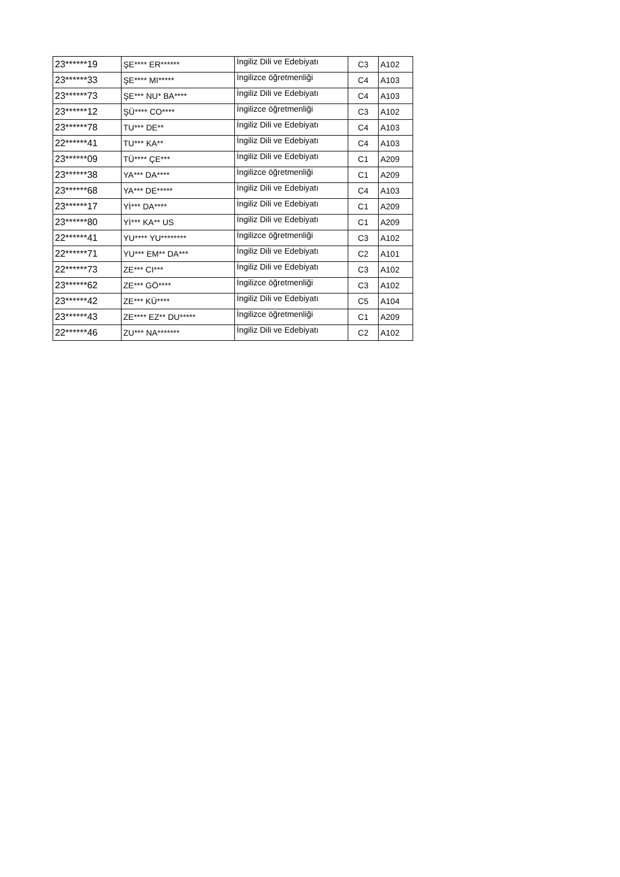| 23******19 | ŞE**** ER****** | İngiliz Dili ve Edebiyatı | C3 | A102 |
| 23******33 | ŞE**** MI***** | İngilizce öğretmenliği | C4 | A103 |
| 23******73 | ŞE*** NU* BA**** | İngiliz Dili ve Edebiyatı | C4 | A103 |
| 23******12 | ŞÜ**** CO**** | İngilizce öğretmenliği | C3 | A102 |
| 23******78 | TU*** DE** | İngiliz Dili ve Edebiyatı | C4 | A103 |
| 22******41 | TU*** KA** | İngiliz Dili ve Edebiyatı | C4 | A103 |
| 23******09 | TÜ**** ÇE*** | İngiliz Dili ve Edebiyatı | C1 | A209 |
| 23******38 | YA*** DA**** | İngilizce öğretmenliği | C1 | A209 |
| 23******68 | YA*** DE***** | İngiliz Dili ve Edebiyatı | C4 | A103 |
| 23******17 | Yİ*** DA**** | İngiliz Dili ve Edebiyatı | C1 | A209 |
| 23******80 | Yİ*** KA** US | İngiliz Dili ve Edebiyatı | C1 | A209 |
| 22******41 | YU**** YU******** | İngilizce öğretmenliği | C3 | A102 |
| 22******71 | YU*** EM** DA*** | İngiliz Dili ve Edebiyatı | C2 | A101 |
| 22******73 | ZE*** CI*** | İngiliz Dili ve Edebiyatı | C3 | A102 |
| 23******62 | ZE*** GÖ**** | İngilizce öğretmenliği | C3 | A102 |
| 23******42 | ZE*** KÜ**** | İngiliz Dili ve Edebiyatı | C5 | A104 |
| 23******43 | ZE**** EZ** DU***** | İngilizce öğretmenliği | C1 | A209 |
| 22******46 | ZU*** NA******* | İngiliz Dili ve Edebiyatı | C2 | A102 |